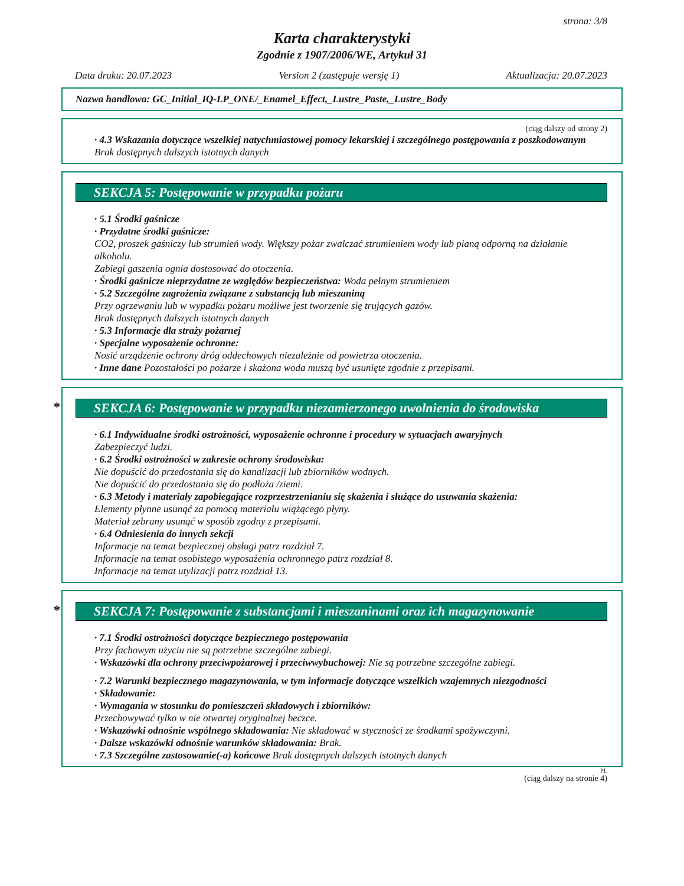strona: 3/8
Karta charakterystyki
Zgodnie z 1907/2006/WE, Artykuł 31
Data druku: 20.07.2023 Version 2 (zastępuje wersję 1) Aktualizacja: 20.07.2023
Nazwa handlowa: GC_Initial_IQ-LP_ONE/_Enamel_Effect,_Lustre_Paste,_Lustre_Body
(ciąg dalszy od strony 2)
· 4.3 Wskazania dotyczące wszelkiej natychmiastowej pomocy lekarskiej i szczególnego postępowania z poszkodowanym
Brak dostępnych dalszych istotnych danych
SEKCJA 5: Postępowanie w przypadku pożaru
· 5.1 Środki gaśnicze
· Przydatne środki gaśnicze:
CO2, proszek gaśniczy lub strumień wody. Większy pożar zwalczać strumieniem wody lub pianą odporną na działanie alkoholu.
Zabiegi gaszenia ognia dostosować do otoczenia.
· Środki gaśnicze nieprzydatne ze względów bezpieczeństwa: Woda pełnym strumieniem
· 5.2 Szczególne zagrożenia związane z substancją lub mieszaniną
Przy ogrzewaniu lub w wypadku pożaru możliwe jest tworzenie się trujących gazów.
Brak dostępnych dalszych istotnych danych
· 5.3 Informacje dla straży pożarnej
· Specjalne wyposażenie ochronne:
Nosić urządzenie ochrony dróg oddechowych niezależnie od powietrza otoczenia.
· Inne dane Pozostałości po pożarze i skażona woda muszą być usunięte zgodnie z przepisami.
* SEKCJA 6: Postępowanie w przypadku niezamierzonego uwolnienia do środowiska
· 6.1 Indywidualne środki ostrożności, wyposażenie ochronne i procedury w sytuacjach awaryjnych
Zabezpieczyć ludzi.
· 6.2 Środki ostrożności w zakresie ochrony środowiska:
Nie dopuścić do przedostania się do kanalizacji lub zbiorników wodnych.
Nie dopuścić do przedostania się do podłoża /ziemi.
· 6.3 Metody i materiały zapobiegające rozprzestrzenianiu się skażenia i służące do usuwania skażenia:
Elementy płynne usunąć za pomocą materiału wiążącego płyny.
Materiał zebrany usunąć w sposób zgodny z przepisami.
· 6.4 Odniesienia do innych sekcji
Informacje na temat bezpiecznej obsługi patrz rozdział 7.
Informacje na temat osobistego wyposażenia ochronnego patrz rozdział 8.
Informacje na temat utylizacji patrz rozdział 13.
* SEKCJA 7: Postępowanie z substancjami i mieszaninami oraz ich magazynowanie
· 7.1 Środki ostrożności dotyczące bezpiecznego postępowania
Przy fachowym użyciu nie są potrzebne szczególne zabiegi.
· Wskazówki dla ochrony przeciwpożarowej i przeciwwybuchowej: Nie są potrzebne szczególne zabiegi.
· 7.2 Warunki bezpiecznego magazynowania, w tym informacje dotyczące wszelkich wzajemnych niezgodności
· Składowanie:
· Wymagania w stosunku do pomieszczeń składowych i zbiorników:
Przechowywać tylko w nie otwartej oryginalnej beczce.
· Wskazówki odnośnie wspólnego składowania: Nie składować w styczności ze środkami spożywczymi.
· Dalsze wskazówki odnośnie warunków składowania: Brak.
· 7.3 Szczególne zastosowanie(-a) końcowe Brak dostępnych dalszych istotnych danych
PL
(ciąg dalszy na stronie 4)